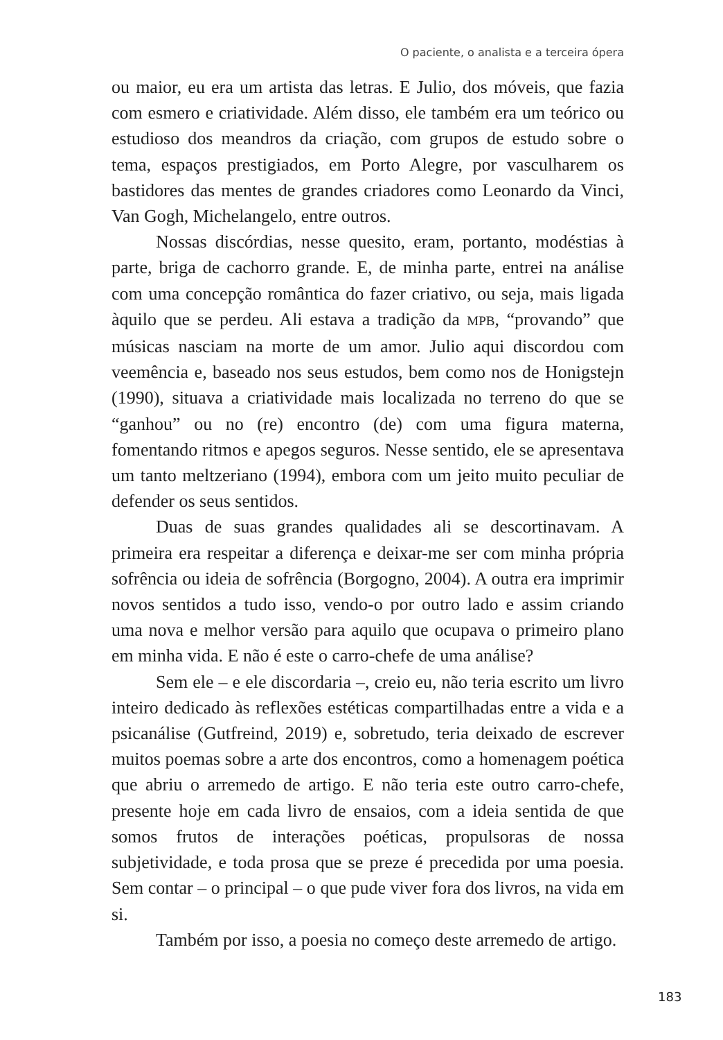O paciente, o analista e a terceira ópera
ou maior, eu era um artista das letras. E Julio, dos móveis, que fazia com esmero e criatividade. Além disso, ele também era um teórico ou estudioso dos meandros da criação, com grupos de estudo sobre o tema, espaços prestigiados, em Porto Alegre, por vasculharem os bastidores das mentes de grandes criadores como Leonardo da Vinci, Van Gogh, Michelangelo, entre outros.
Nossas discórdias, nesse quesito, eram, portanto, modéstias à parte, briga de cachorro grande. E, de minha parte, entrei na análise com uma concepção romântica do fazer criativo, ou seja, mais ligada àquilo que se perdeu. Ali estava a tradição da MPB, “provando” que músicas nasciam na morte de um amor. Julio aqui discordou com veemência e, baseado nos seus estudos, bem como nos de Honigstejn (1990), situava a criatividade mais localizada no terreno do que se “ganhou” ou no (re) encontro (de) com uma figura materna, fomentando ritmos e apegos seguros. Nesse sentido, ele se apresentava um tanto meltzeriano (1994), embora com um jeito muito peculiar de defender os seus sentidos.
Duas de suas grandes qualidades ali se descortinavam. A primeira era respeitar a diferença e deixar-me ser com minha própria sofrência ou ideia de sofrência (Borgogno, 2004). A outra era imprimir novos sentidos a tudo isso, vendo-o por outro lado e assim criando uma nova e melhor versão para aquilo que ocupava o primeiro plano em minha vida. E não é este o carro-chefe de uma análise?
Sem ele – e ele discordaria –, creio eu, não teria escrito um livro inteiro dedicado às reflexões estéticas compartilhadas entre a vida e a psicanálise (Gutfreind, 2019) e, sobretudo, teria deixado de escrever muitos poemas sobre a arte dos encontros, como a homenagem poética que abriu o arremedo de artigo. E não teria este outro carro-chefe, presente hoje em cada livro de ensaios, com a ideia sentida de que somos frutos de interações poéticas, propulsoras de nossa subjetividade, e toda prosa que se preze é precedida por uma poesia. Sem contar – o principal – o que pude viver fora dos livros, na vida em si.
Também por isso, a poesia no começo deste arremedo de artigo.
183